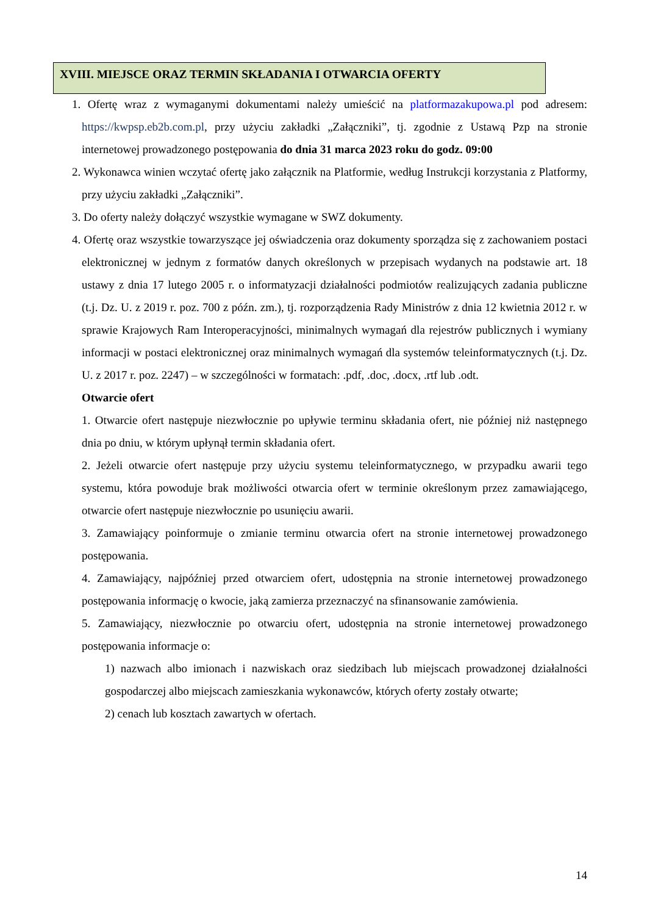XVIII. MIEJSCE ORAZ TERMIN SKŁADANIA I OTWARCIA OFERTY
1. Ofertę wraz z wymaganymi dokumentami należy umieścić na platformazakupowa.pl pod adresem: https://kwpsp.eb2b.com.pl, przy użyciu zakładki „Załączniki”, tj. zgodnie z Ustawą Pzp na stronie internetowej prowadzonego postępowania do dnia 31 marca 2023 roku do godz. 09:00
2. Wykonawca winien wczytać ofertę jako załącznik na Platformie, według Instrukcji korzystania z Platformy, przy użyciu zakładki „Załączniki”.
3. Do oferty należy dołączyć wszystkie wymagane w SWZ dokumenty.
4. Ofertę oraz wszystkie towarzyszące jej oświadczenia oraz dokumenty sporządza się z zachowaniem postaci elektronicznej w jednym z formatów danych określonych w przepisach wydanych na podstawie art. 18 ustawy z dnia 17 lutego 2005 r. o informatyzacji działalności podmiotów realizujących zadania publiczne (t.j. Dz. U. z 2019 r. poz. 700 z późn. zm.), tj. rozporządzenia Rady Ministrów z dnia 12 kwietnia 2012 r. w sprawie Krajowych Ram Interoperacyjności, minimalnych wymagań dla rejestrów publicznych i wymiany informacji w postaci elektronicznej oraz minimalnych wymagań dla systemów teleinformatycznych (t.j. Dz. U. z 2017 r. poz. 2247) – w szczególności w formatach: .pdf, .doc, .docx, .rtf lub .odt.
Otwarcie ofert
1. Otwarcie ofert następuje niezwłocznie po upływie terminu składania ofert, nie później niż następnego dnia po dniu, w którym upłynął termin składania ofert.
2. Jeżeli otwarcie ofert następuje przy użyciu systemu teleinformatycznego, w przypadku awarii tego systemu, która powoduje brak możliwości otwarcia ofert w terminie określonym przez zamawiającego, otwarcie ofert następuje niezwłocznie po usunięciu awarii.
3. Zamawiający poinformuje o zmianie terminu otwarcia ofert na stronie internetowej prowadzonego postępowania.
4. Zamawiający, najpóźniej przed otwarciem ofert, udostępnia na stronie internetowej prowadzonego postępowania informację o kwocie, jaką zamierza przeznaczyć na sfinansowanie zamówienia.
5. Zamawiający, niezwłocznie po otwarciu ofert, udostępnia na stronie internetowej prowadzonego postępowania informacje o:
1) nazwach albo imionach i nazwiskach oraz siedzibach lub miejscach prowadzonej działalności gospodarczej albo miejscach zamieszkania wykonawców, których oferty zostały otwarte;
2) cenach lub kosztach zawartych w ofertach.
14